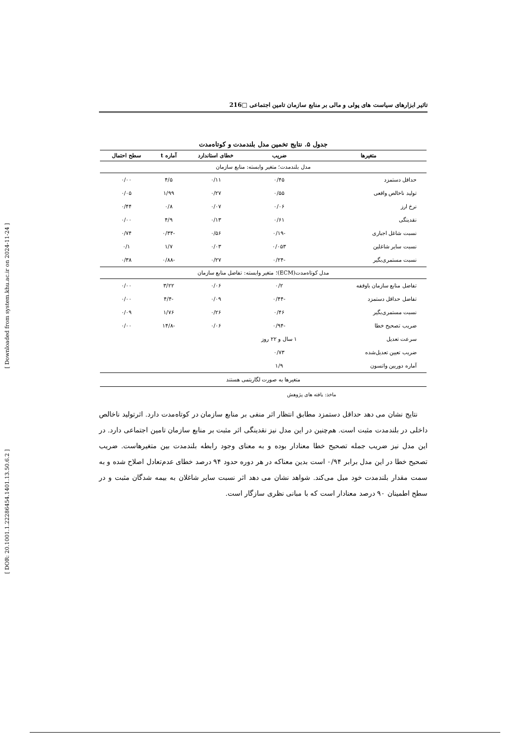[ DOR: 20.1001.1.22286454.1401.13.50.6.2 ] [ Downloaded from system.khu.ac.ir on 2024-11-24 ]
تاثیر ابزارهای سیاست های پولی و مالی بر منابع سازمان تامین اجتماعی □216
جدول ۵. نتایج تخمین مدل بلندمدت و کوتاه‌مدت
| متغیرها | ضریب | خطای استاندارد | آماره t | سطح احتمال |
| --- | --- | --- | --- | --- |
| مدل بلندمدت؛ متغیر وابسته: منابع سازمان | | | | |
| حداقل دستمزد | ۰/۴۵ | ۰/۱۱ | ۴/۵ | ۰/۰۰ |
| تولید ناخالص واقعی | ۰/۵۵ | ۰/۲۷ | ۱/۹۹ | ۰/۰۵ |
| نرخ ارز | ۰/۰۶ | ۰/۰۷ | ۰/۸ | ۰/۴۴ |
| نقدینگی | ۰/۶۱ | ۰/۱۳ | ۴/۹ | ۰/۰۰ |
| نسبت شاغل اجباری | -۰/۱۹ | ۰/۵۶ | -۰/۳۴ | ۰/۷۴ |
| نسبت سایر شاغلین | ۰/۰۵۳ | ۰/۰۳ | ۱/۷ | ۰/۱ |
| نسبت مستمری‌بگیر | -۰/۲۴ | ۰/۲۷ | -۰/۸۸ | ۰/۳۸ |
| مدل کوتاه‌مدت(ECM)؛ متغیر وابسته: تفاضل منابع سازمان | | | | |
| تفاضل منابع سازمان باوقفه | ۰/۲ | ۰/۰۶ | ۳/۲۲ | ۰/۰۰ |
| تفاضل حداقل دستمزد | -۰/۴۴ | ۰/۰۹ | -۴/۴ | ۰/۰۰ |
| نسبت مستمری‌بگیر | ۰/۴۶ | ۰/۲۶ | ۱/۷۶ | ۰/۰۹ |
| ضریب تصحیح خطا | -۰/۹۴ | ۰/۰۶ | -۱۴/۸ | ۰/۰۰ |
| سرعت تعدیل | ۱ سال و ۲۲ روز | | | |
| ضریب تعیین تعدیل‌شده | ۰/۷۳ | | | |
| آماره دوربین واتسون | ۱/۹ | | | |
| متغیرها به صورت لگاریتمی هستند | | | | |
ماخذ: یافته های پژوهش
نتایج نشان می دهد حداقل دستمزد مطابق انتظار اثر منفی بر منابع سازمان در کوتاه‌مدت دارد. اثرتولید ناخالص داخلی در بلندمدت مثبت است. هم‌چنین در این مدل نیز نقدینگی اثر مثبت بر منابع سازمان تامین اجتماعی دارد. در این مدل نیز ضریب جمله تصحیح خطا معنادار بوده و به معنای وجود رابطه بلندمدت بین متغیرهاست. ضریب تصحیح خطا در این مدل برابر ۰/۹۴ است بدین معناکه در هر دوره حدود ۹۴ درصد خطای عدم‌تعادل اصلاح شده و به سمت مقدار بلندمدت خود میل می‌کند. شواهد نشان می دهد اثر نسبت سایر شاغلان به بیمه شدگان مثبت و در سطح اطمینان ۹۰ درصد معنادار است که با مبانی نظری سازگار است.